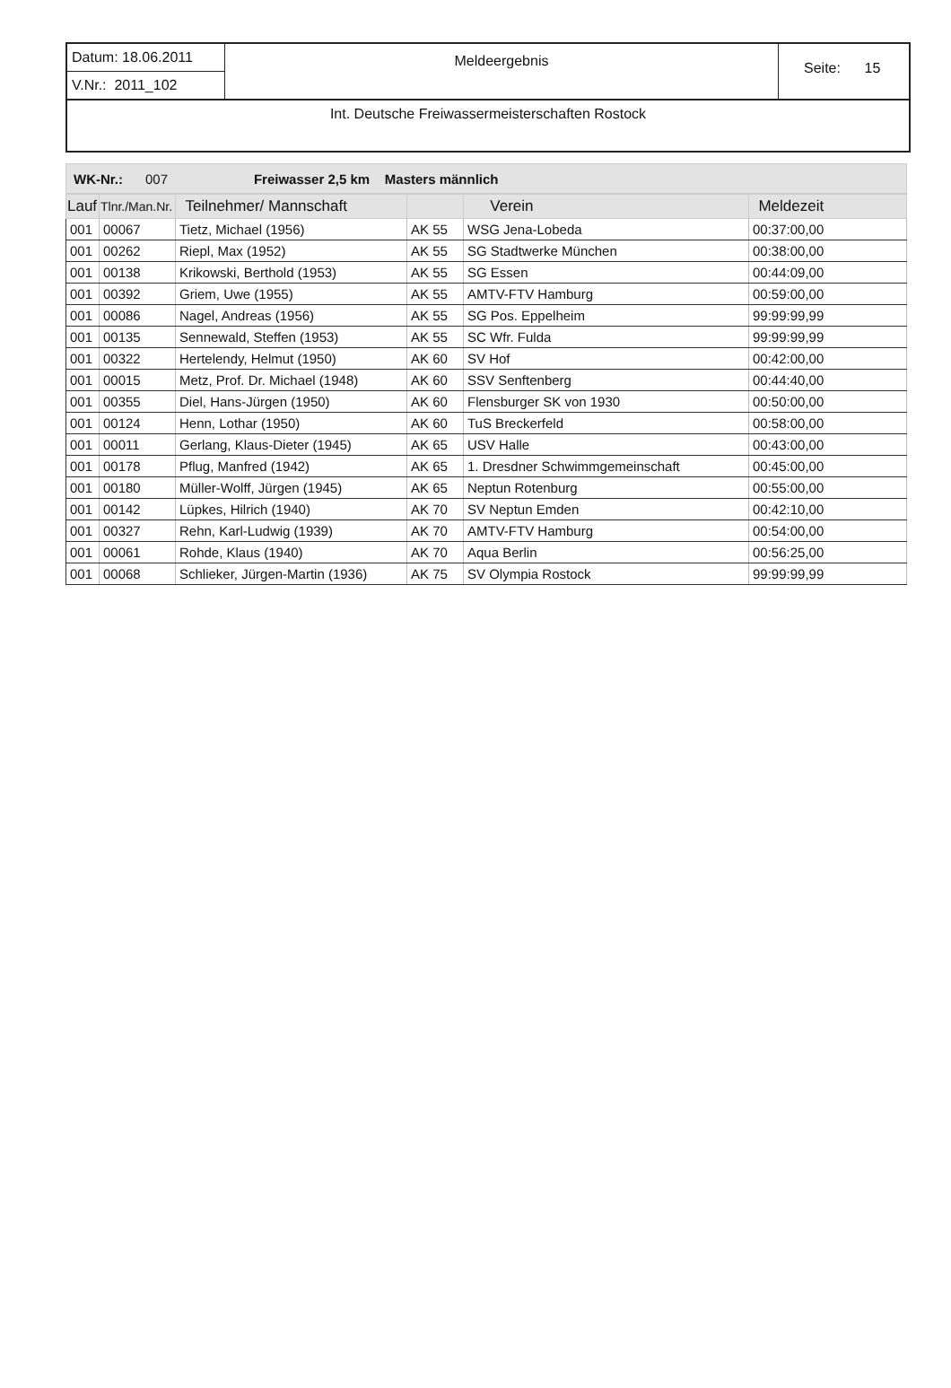Datum: 18.06.2011
V.Nr.: 2011_102
Meldeergebnis
Seite: 15
Int. Deutsche Freiwassermeisterschaften Rostock
WK-Nr.: 007 Freiwasser 2,5 km Masters männlich
| Lauf | Tlnr./Man.Nr. | Teilnehmer/ Mannschaft | | Verein | Meldezeit |
| --- | --- | --- | --- | --- | --- |
| 001 | 00067 | Tietz, Michael (1956) | AK 55 | WSG Jena-Lobeda | 00:37:00,00 |
| 001 | 00262 | Riepl, Max (1952) | AK 55 | SG Stadtwerke München | 00:38:00,00 |
| 001 | 00138 | Krikowski, Berthold (1953) | AK 55 | SG Essen | 00:44:09,00 |
| 001 | 00392 | Griem, Uwe (1955) | AK 55 | AMTV-FTV Hamburg | 00:59:00,00 |
| 001 | 00086 | Nagel, Andreas (1956) | AK 55 | SG Pos. Eppelheim | 99:99:99,99 |
| 001 | 00135 | Sennewald, Steffen (1953) | AK 55 | SC Wfr. Fulda | 99:99:99,99 |
| 001 | 00322 | Hertelendy, Helmut (1950) | AK 60 | SV Hof | 00:42:00,00 |
| 001 | 00015 | Metz, Prof. Dr. Michael (1948) | AK 60 | SSV Senftenberg | 00:44:40,00 |
| 001 | 00355 | Diel, Hans-Jürgen (1950) | AK 60 | Flensburger SK von 1930 | 00:50:00,00 |
| 001 | 00124 | Henn, Lothar (1950) | AK 60 | TuS Breckerfeld | 00:58:00,00 |
| 001 | 00011 | Gerlang, Klaus-Dieter (1945) | AK 65 | USV Halle | 00:43:00,00 |
| 001 | 00178 | Pflug, Manfred (1942) | AK 65 | 1. Dresdner Schwimmgemeinschaft | 00:45:00,00 |
| 001 | 00180 | Müller-Wolff, Jürgen (1945) | AK 65 | Neptun Rotenburg | 00:55:00,00 |
| 001 | 00142 | Lüpkes, Hilrich (1940) | AK 70 | SV Neptun Emden | 00:42:10,00 |
| 001 | 00327 | Rehn, Karl-Ludwig (1939) | AK 70 | AMTV-FTV Hamburg | 00:54:00,00 |
| 001 | 00061 | Rohde, Klaus (1940) | AK 70 | Aqua Berlin | 00:56:25,00 |
| 001 | 00068 | Schlieker, Jürgen-Martin (1936) | AK 75 | SV Olympia Rostock | 99:99:99,99 |